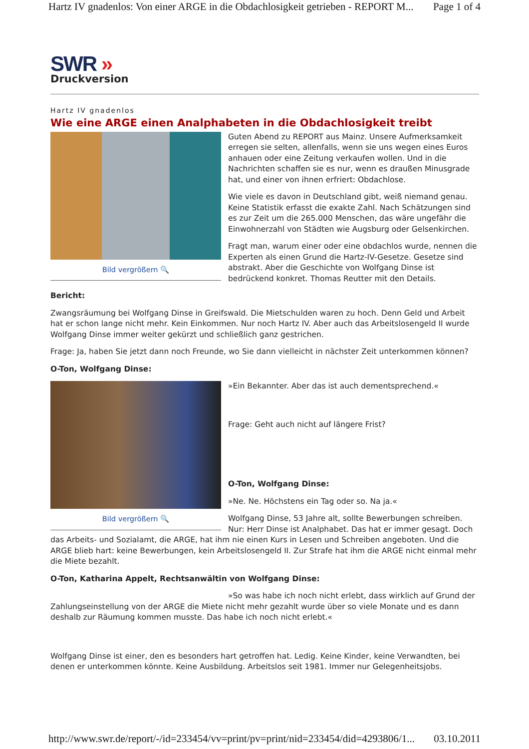Hartz IV gnadenlos: Von einer ARGE in die Obdachlosigkeit getrieben - REPORT M... Page 1 of 4
SWR »
Druckversion
Hartz IV gnadenlos
Wie eine ARGE einen Analphabeten in die Obdachlosigkeit treibt
Bild vergrößern 🔍
Guten Abend zu REPORT aus Mainz. Unsere Aufmerksamkeit erregen sie selten, allenfalls, wenn sie uns wegen eines Euros anhauen oder eine Zeitung verkaufen wollen. Und in die Nachrichten schaffen sie es nur, wenn es draußen Minusgrade hat, und einer von ihnen erfriert: Obdachlose.
Wie viele es davon in Deutschland gibt, weiß niemand genau. Keine Statistik erfasst die exakte Zahl. Nach Schätzungen sind es zur Zeit um die 265.000 Menschen, das wäre ungefähr die Einwohnerzahl von Städten wie Augsburg oder Gelsenkirchen.
Fragt man, warum einer oder eine obdachlos wurde, nennen die Experten als einen Grund die Hartz-IV-Gesetze. Gesetze sind abstrakt. Aber die Geschichte von Wolfgang Dinse ist bedrückend konkret. Thomas Reutter mit den Details.
Bericht:
Zwangsräumung bei Wolfgang Dinse in Greifswald. Die Mietschulden waren zu hoch. Denn Geld und Arbeit hat er schon lange nicht mehr. Kein Einkommen. Nur noch Hartz IV. Aber auch das Arbeitslosengeld II wurde Wolfgang Dinse immer weiter gekürzt und schließlich ganz gestrichen.
Frage: Ja, haben Sie jetzt dann noch Freunde, wo Sie dann vielleicht in nächster Zeit unterkommen können?
O-Ton, Wolfgang Dinse:
Bild vergrößern 🔍
»Ein Bekannter. Aber das ist auch dementsprechend.«
Frage: Geht auch nicht auf längere Frist?
O-Ton, Wolfgang Dinse:
»Ne. Ne. Höchstens ein Tag oder so. Na ja.«
Wolfgang Dinse, 53 Jahre alt, sollte Bewerbungen schreiben. Nur: Herr Dinse ist Analphabet. Das hat er immer gesagt. Doch das Arbeits- und Sozialamt, die ARGE, hat ihm nie einen Kurs in Lesen und Schreiben angeboten. Und die ARGE blieb hart: keine Bewerbungen, kein Arbeitslosengeld II. Zur Strafe hat ihm die ARGE nicht einmal mehr die Miete bezahlt.
O-Ton, Katharina Appelt, Rechtsanwältin von Wolfgang Dinse:
»So was habe ich noch nicht erlebt, dass wirklich auf Grund der Zahlungseinstellung von der ARGE die Miete nicht mehr gezahlt wurde über so viele Monate und es dann deshalb zur Räumung kommen musste. Das habe ich noch nicht erlebt.«
Wolfgang Dinse ist einer, den es besonders hart getroffen hat. Ledig. Keine Kinder, keine Verwandten, bei denen er unterkommen könnte. Keine Ausbildung. Arbeitslos seit 1981. Immer nur Gelegenheitsjobs.
http://www.swr.de/report/-/id=233454/vv=print/pv=print/nid=233454/did=4293806/1... 03.10.2011